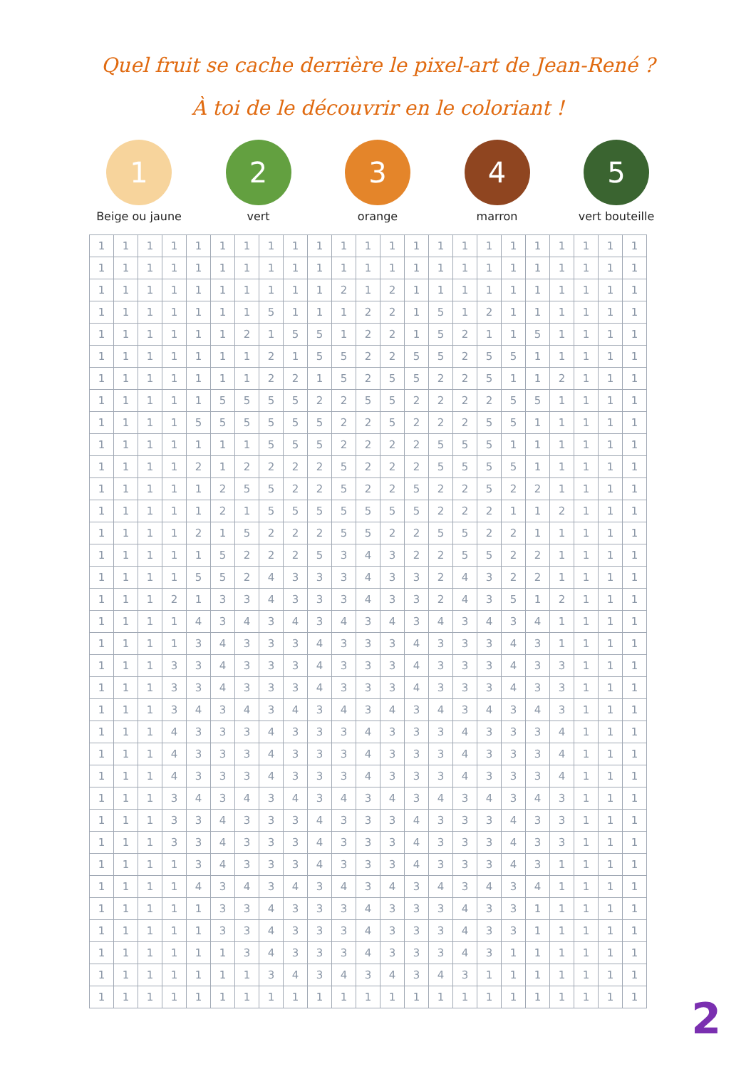Quel fruit se cache derrière le pixel-art de Jean-René ?
À toi de le découvrir en le coloriant !
1
Beige ou jaune
2
vert
3
orange
4
marron
5
vert bouteille
| 1 | 1 | 1 | 1 | 1 | 1 | 1 | 1 | 1 | 1 | 1 | 1 | 1 | 1 | 1 | 1 | 1 | 1 | 1 | 1 | 1 | 1 | 1 |
| 1 | 1 | 1 | 1 | 1 | 1 | 1 | 1 | 1 | 1 | 1 | 1 | 1 | 1 | 1 | 1 | 1 | 1 | 1 | 1 | 1 | 1 | 1 |
| 1 | 1 | 1 | 1 | 1 | 1 | 1 | 1 | 1 | 1 | 2 | 1 | 2 | 1 | 1 | 1 | 1 | 1 | 1 | 1 | 1 | 1 | 1 |
| 1 | 1 | 1 | 1 | 1 | 1 | 1 | 5 | 1 | 1 | 1 | 2 | 2 | 1 | 5 | 1 | 2 | 1 | 1 | 1 | 1 | 1 | 1 |
| 1 | 1 | 1 | 1 | 1 | 1 | 2 | 1 | 5 | 5 | 1 | 2 | 2 | 1 | 5 | 2 | 1 | 1 | 5 | 1 | 1 | 1 | 1 |
| 1 | 1 | 1 | 1 | 1 | 1 | 1 | 2 | 1 | 5 | 5 | 2 | 2 | 5 | 5 | 2 | 5 | 5 | 1 | 1 | 1 | 1 | 1 |
| 1 | 1 | 1 | 1 | 1 | 1 | 1 | 2 | 2 | 1 | 5 | 2 | 5 | 5 | 2 | 2 | 5 | 1 | 1 | 2 | 1 | 1 | 1 |
| 1 | 1 | 1 | 1 | 1 | 5 | 5 | 5 | 5 | 2 | 2 | 5 | 5 | 2 | 2 | 2 | 2 | 5 | 5 | 1 | 1 | 1 | 1 |
| 1 | 1 | 1 | 1 | 5 | 5 | 5 | 5 | 5 | 5 | 2 | 2 | 5 | 2 | 2 | 2 | 5 | 5 | 1 | 1 | 1 | 1 | 1 |
| 1 | 1 | 1 | 1 | 1 | 1 | 1 | 5 | 5 | 5 | 2 | 2 | 2 | 2 | 5 | 5 | 5 | 1 | 1 | 1 | 1 | 1 | 1 |
| 1 | 1 | 1 | 1 | 2 | 1 | 2 | 2 | 2 | 2 | 5 | 2 | 2 | 2 | 5 | 5 | 5 | 5 | 1 | 1 | 1 | 1 | 1 |
| 1 | 1 | 1 | 1 | 1 | 2 | 5 | 5 | 2 | 2 | 5 | 2 | 2 | 5 | 2 | 2 | 5 | 2 | 2 | 1 | 1 | 1 | 1 |
| 1 | 1 | 1 | 1 | 1 | 2 | 1 | 5 | 5 | 5 | 5 | 5 | 5 | 5 | 2 | 2 | 2 | 1 | 1 | 2 | 1 | 1 | 1 |
| 1 | 1 | 1 | 1 | 2 | 1 | 5 | 2 | 2 | 2 | 5 | 5 | 2 | 2 | 5 | 5 | 2 | 2 | 1 | 1 | 1 | 1 | 1 |
| 1 | 1 | 1 | 1 | 1 | 5 | 2 | 2 | 2 | 5 | 3 | 4 | 3 | 2 | 2 | 5 | 5 | 2 | 2 | 1 | 1 | 1 | 1 |
| 1 | 1 | 1 | 1 | 5 | 5 | 2 | 4 | 3 | 3 | 3 | 4 | 3 | 3 | 2 | 4 | 3 | 2 | 2 | 1 | 1 | 1 | 1 |
| 1 | 1 | 1 | 2 | 1 | 3 | 3 | 4 | 3 | 3 | 3 | 4 | 3 | 3 | 2 | 4 | 3 | 5 | 1 | 2 | 1 | 1 | 1 |
| 1 | 1 | 1 | 1 | 4 | 3 | 4 | 3 | 4 | 3 | 4 | 3 | 4 | 3 | 4 | 3 | 4 | 3 | 4 | 1 | 1 | 1 | 1 |
| 1 | 1 | 1 | 1 | 3 | 4 | 3 | 3 | 3 | 4 | 3 | 3 | 3 | 4 | 3 | 3 | 3 | 4 | 3 | 1 | 1 | 1 | 1 |
| 1 | 1 | 1 | 3 | 3 | 4 | 3 | 3 | 3 | 4 | 3 | 3 | 3 | 4 | 3 | 3 | 3 | 4 | 3 | 3 | 1 | 1 | 1 |
| 1 | 1 | 1 | 3 | 3 | 4 | 3 | 3 | 3 | 4 | 3 | 3 | 3 | 4 | 3 | 3 | 3 | 4 | 3 | 3 | 1 | 1 | 1 |
| 1 | 1 | 1 | 3 | 4 | 3 | 4 | 3 | 4 | 3 | 4 | 3 | 4 | 3 | 4 | 3 | 4 | 3 | 4 | 3 | 1 | 1 | 1 |
| 1 | 1 | 1 | 4 | 3 | 3 | 3 | 4 | 3 | 3 | 3 | 4 | 3 | 3 | 3 | 4 | 3 | 3 | 3 | 4 | 1 | 1 | 1 |
| 1 | 1 | 1 | 4 | 3 | 3 | 3 | 4 | 3 | 3 | 3 | 4 | 3 | 3 | 3 | 4 | 3 | 3 | 3 | 4 | 1 | 1 | 1 |
| 1 | 1 | 1 | 4 | 3 | 3 | 3 | 4 | 3 | 3 | 3 | 4 | 3 | 3 | 3 | 4 | 3 | 3 | 3 | 4 | 1 | 1 | 1 |
| 1 | 1 | 1 | 3 | 4 | 3 | 4 | 3 | 4 | 3 | 4 | 3 | 4 | 3 | 4 | 3 | 4 | 3 | 4 | 3 | 1 | 1 | 1 |
| 1 | 1 | 1 | 3 | 3 | 4 | 3 | 3 | 3 | 4 | 3 | 3 | 3 | 4 | 3 | 3 | 3 | 4 | 3 | 3 | 1 | 1 | 1 |
| 1 | 1 | 1 | 3 | 3 | 4 | 3 | 3 | 3 | 4 | 3 | 3 | 3 | 4 | 3 | 3 | 3 | 4 | 3 | 3 | 1 | 1 | 1 |
| 1 | 1 | 1 | 1 | 3 | 4 | 3 | 3 | 3 | 4 | 3 | 3 | 3 | 4 | 3 | 3 | 3 | 4 | 3 | 1 | 1 | 1 | 1 |
| 1 | 1 | 1 | 1 | 4 | 3 | 4 | 3 | 4 | 3 | 4 | 3 | 4 | 3 | 4 | 3 | 4 | 3 | 4 | 1 | 1 | 1 | 1 |
| 1 | 1 | 1 | 1 | 1 | 3 | 3 | 4 | 3 | 3 | 3 | 4 | 3 | 3 | 3 | 4 | 3 | 3 | 1 | 1 | 1 | 1 | 1 |
| 1 | 1 | 1 | 1 | 1 | 3 | 3 | 4 | 3 | 3 | 3 | 4 | 3 | 3 | 3 | 4 | 3 | 3 | 1 | 1 | 1 | 1 | 1 |
| 1 | 1 | 1 | 1 | 1 | 1 | 3 | 4 | 3 | 3 | 3 | 4 | 3 | 3 | 3 | 4 | 3 | 1 | 1 | 1 | 1 | 1 | 1 |
| 1 | 1 | 1 | 1 | 1 | 1 | 1 | 3 | 4 | 3 | 4 | 3 | 4 | 3 | 4 | 3 | 1 | 1 | 1 | 1 | 1 | 1 | 1 |
| 1 | 1 | 1 | 1 | 1 | 1 | 1 | 1 | 1 | 1 | 1 | 1 | 1 | 1 | 1 | 1 | 1 | 1 | 1 | 1 | 1 | 1 | 1 |
2